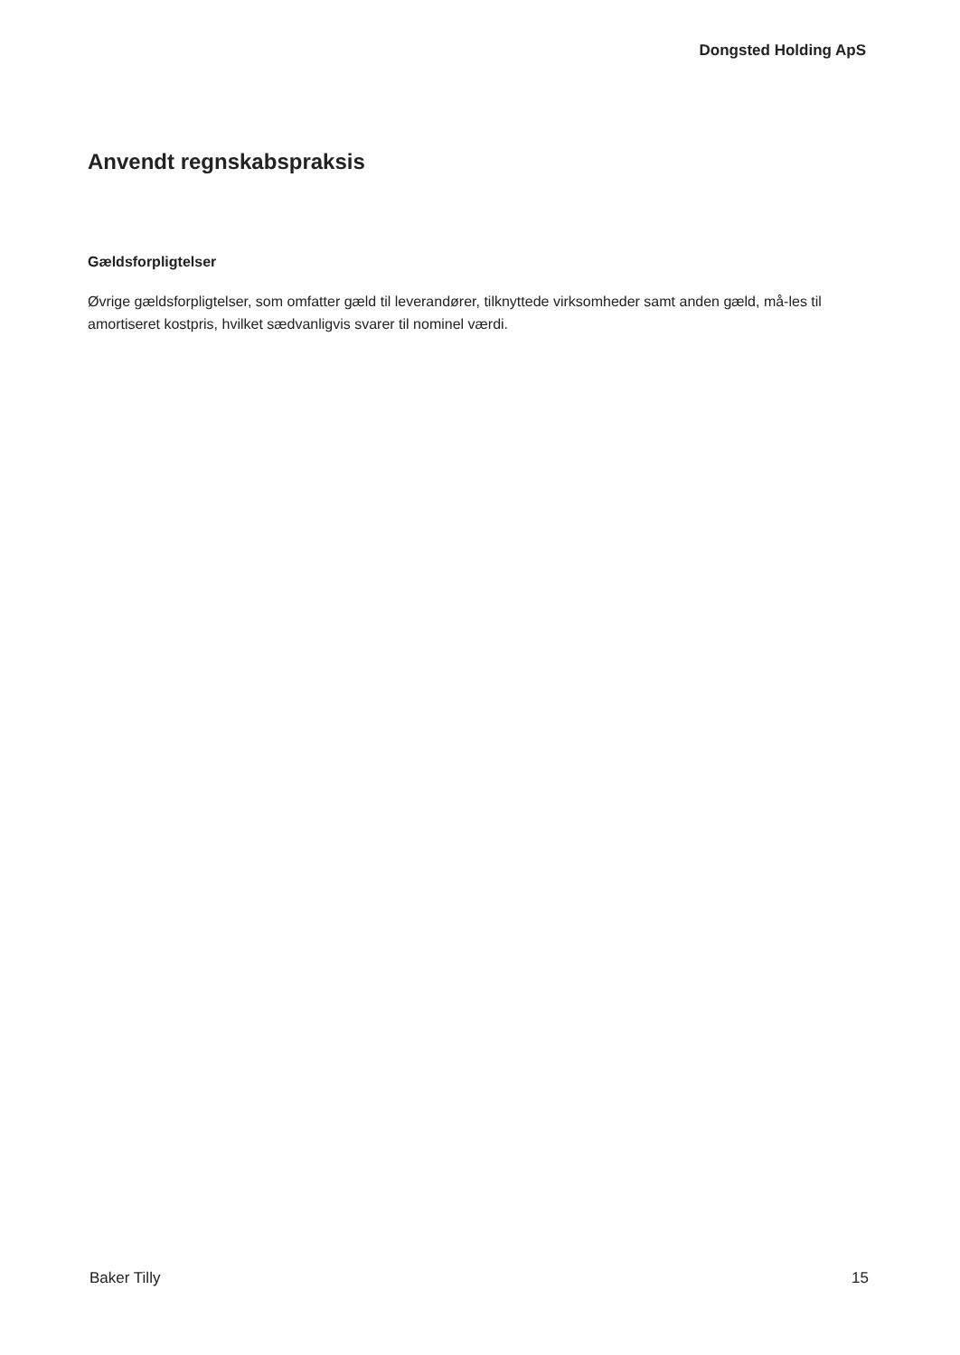Dongsted Holding ApS
Anvendt regnskabspraksis
Gældsforpligtelser
Øvrige gældsforpligtelser, som omfatter gæld til leverandører, tilknyttede virksomheder samt anden gæld, må-les til amortiseret kostpris, hvilket sædvanligvis svarer til nominel værdi.
Baker Tilly 15